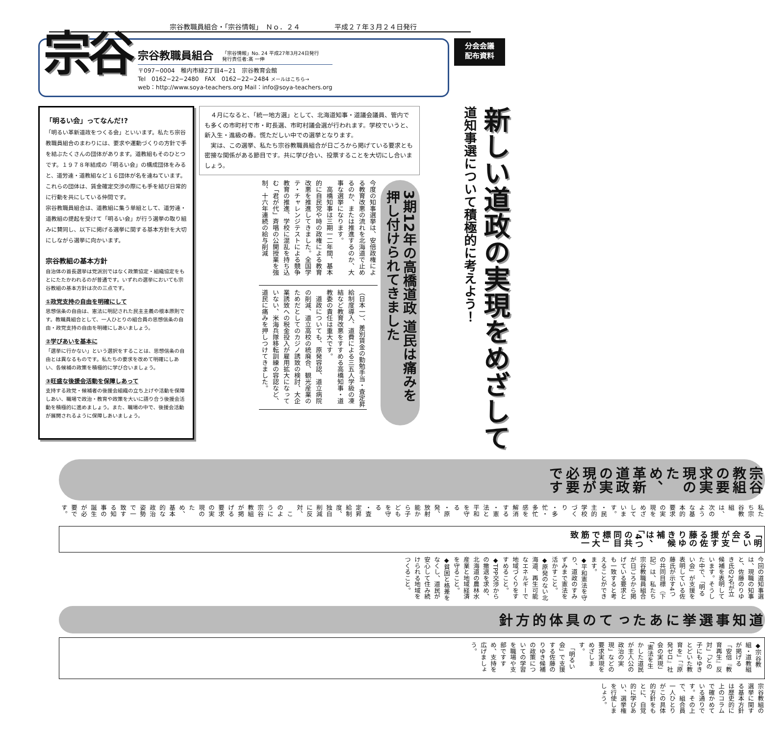宗谷教職員組合・「宗谷情報」　Ｎｏ．２４ 平成２７年３月２４日発行
宗谷
宗谷教職員組合 「宗谷情報」No. 24 平成27年3月24日発行
発行責任者:髙 一伸
〒097−0004　稚内市緑2丁目4−21　宗谷教育会館
Tel　0162−22−2480　FAX　0162−22−2484 メールはこちら→
web：http://www.soya-teachers.org Mail：info@soya-teachers.org
分会会議
配布資料
「明るい会」ってなんだ!?
「明るい革新道政をつくる会」といいます。私たち宗谷教職員組合のまわりには、要求や運動づくりの方針で手を結ぶたくさんの団体があります。道教組もそのひとつです。１９７８年結成の「明るい会」の構成団体をみると、道労連・道教組など１６団体が名を連ねています。これらの団体は、賃金確定交渉の際にも手を結び日常的に行動を共にしている仲間です。
宗谷教職員組合は、道教組に集う単組として、道労連・道教組の提起を受けて「明るい会」が行う選挙の取り組みに賛同し、以下に掲げる選挙に関する基本方針を大切にしながら選挙に向かいます。
宗谷教組の基本方針
自治体の首長選挙は党派別ではなく政策協定・組織協定をもとにたたかわれるのが普通です。いずれの選挙においても宗谷教組の基本方針は次の三点です。
①政党支持の自由を明確にして
思想信条の自由は、憲法に明記された民主主義の根本原則です。教職員組合として、一人ひとりの組合員の思想信条の自由・政党支持の自由を明確にしあいましょう。
②学びあいを基本に
「選挙に行かない」という選択をすることは、思想信条の自由とは異なるものです。私たちの要求を改めて明確にしあい、各候補の政策を積極的に学び合いましょう。
③旺盛な後援会活動を保障しあって
支持する政党・候補者の後援会組織の立ち上げや活動を保障しあい、職場で政治・教育や政策を大いに語り合う後援会活動を積極的に進めましょう。また、職場の中で、後援会活動が展開されるように保障しあいましょう。
　４月になると、「統一地方選」として、北海道知事・道議会議員、管内でも多くの市町村で市・町長選、市町村議会選が行われます。学校でいうと、新入生・進級の春。慌ただしい中での選挙となります。
　実は、この選挙、私たち宗谷教職員組合が日ごろから掲げている要求とも密接な関係がある節目です。共に学び合い、投票することを大切にし合いましょう。
3期12年の高橋道政 道民は痛みを押し付けられてきました
今度の知事選挙は、安倍政権による教育改悪の流れを北海道で止めるのか、または推進するのか、大事な選挙になります。
　高橋知事は三期一二年間、基本的に自民党や時の政権による教育改悪を推進してきました。全国学テ・チャレンジテストによる競争教育の推進、学校に混乱を持ち込む「君が代」斉唱の公開授業を強制、十六年連続の給与削減
（日本一）、差別賃金の勤勉手当・査定昇給制度導入、道費による三五人学級の凍結など教育改悪をすすめる高橋知事・道教委の責任は重大です。
　道政についても、原発容認、道立病院の削減、道立高校の統廃合、観光産業のためだとしてのカジノ誘致の検討、大企業誘致への税金投入が雇用拡大になっていない、米海兵隊移転訓練の容認など、道民に痛みを押しつけてきました。
新しい道政の実現をめざして
道知事選について積極的に考えよう！
宗谷教組の要求実現のため、革新道政の実現が必要です
私たち宗谷教組は、次のような基本的要求の実現をめざしています。
・民主的学校づくり
・多忙・多忙感を解消する
・憲法と平和を守る
・原発、放射能から子どもを守る
・査定昇給制度、独自削減に反対、
　このように宗谷教組が掲げる要求の実現のため、基本的な政治姿勢で一致する知事の誕生が必要です。
「明るい会」が支援する佐藤のりゆき候補は、「4つの共同目標」で大筋一致
今回の道知事選は、現職の知事と、佐藤のりゆき氏の2名が立候補を表明しています。そうした中で、「明るい会」が支援を表明している佐藤氏が示す4つの共同目標（下記）は、私たち宗谷教職員組合が日ごろから掲げている要求とも一致すると考えることができます。
◆平和憲法を守り、道政のすみずみまで憲法を活かすこと。
◆原発のない北海道、再生可能なエネルギーで地域づくりをすすめること。
◆TPP交渉からの撤退を求め、北海道の農林水産業と地域経済を守ること。
◆貧困と格差をなくし、道民が安心して住み続けられる地域をつくること。
道知事選挙にあたっての具体的方針
◆宗谷教組・道教組が掲げる「安倍『教育再生』反対」「どの子にもゆきとどいた教育を」「『原発ゼロ』社会の実現」「憲法を生かした道民が主人公の政治の実現」などの要求実現をめざします。
　「明るい会」で支援する佐藤のりゆき候補の政策についての学習を職場や支部ですすめ、支持を広げましょう。
宗谷教組の選挙に関する基本方針は歴史的に上のコラムで確かめている通りです。その上で、組合員一人ひとりがこの具体的方針をもとに、自覚的に学びあい、選挙権を行使しましょう。